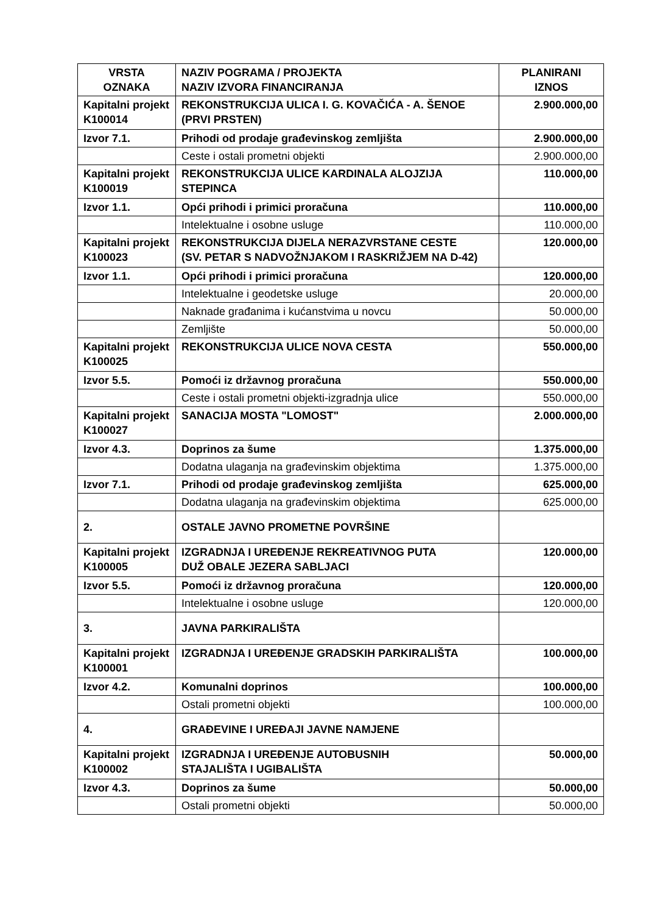| VRSTA OZNAKA | NAZIV POGRAMA / PROJEKTA NAZIV IZVORA FINANCIRANJA | PLANIRANI IZNOS |
| --- | --- | --- |
| Kapitalni projekt K100014 | REKONSTRUKCIJA ULICA I. G. KOVAČIĆA - A. ŠENOE (PRVI PRSTEN) | 2.900.000,00 |
| Izvor 7.1. | Prihodi od prodaje građevinskog zemljišta | 2.900.000,00 |
| | Ceste i ostali prometni objekti | 2.900.000,00 |
| Kapitalni projekt K100019 | REKONSTRUKCIJA ULICE KARDINALA ALOJZIJA STEPINCA | 110.000,00 |
| Izvor 1.1. | Opći prihodi i primici proračuna | 110.000,00 |
| | Intelektualne i osobne usluge | 110.000,00 |
| Kapitalni projekt K100023 | REKONSTRUKCIJA DIJELA NERAZVRSTANE CESTE (SV. PETAR S NADVOŽNJAKOM I RASKRIŽJEM NA D-42) | 120.000,00 |
| Izvor 1.1. | Opći prihodi i primici proračuna | 120.000,00 |
| | Intelektualne i geodetske usluge | 20.000,00 |
| | Naknade građanima i kućanstvima u novcu | 50.000,00 |
| | Zemljište | 50.000,00 |
| Kapitalni projekt K100025 | REKONSTRUKCIJA ULICE NOVA CESTA | 550.000,00 |
| Izvor 5.5. | Pomoći iz državnog proračuna | 550.000,00 |
| | Ceste i ostali prometni objekti-izgradnja ulice | 550.000,00 |
| Kapitalni projekt K100027 | SANACIJA MOSTA "LOMOST" | 2.000.000,00 |
| Izvor 4.3. | Doprinos za šume | 1.375.000,00 |
| | Dodatna ulaganja na građevinskim objektima | 1.375.000,00 |
| Izvor 7.1. | Prihodi od prodaje građevinskog zemljišta | 625.000,00 |
| | Dodatna ulaganja na građevinskim objektima | 625.000,00 |
| 2. | OSTALE JAVNO PROMETNE POVRŠINE | |
| Kapitalni projekt K100005 | IZGRADNJA I UREĐENJE REKREATIVNOG PUTA DUŽ OBALE JEZERA SABLJACI | 120.000,00 |
| Izvor 5.5. | Pomoći iz državnog proračuna | 120.000,00 |
| | Intelektualne i osobne usluge | 120.000,00 |
| 3. | JAVNA PARKIRALIŠTA | |
| Kapitalni projekt K100001 | IZGRADNJA I UREĐENJE GRADSKIH PARKIRALIŠTA | 100.000,00 |
| Izvor 4.2. | Komunalni doprinos | 100.000,00 |
| | Ostali prometni objekti | 100.000,00 |
| 4. | GRAĐEVINE I UREĐAJI JAVNE NAMJENE | |
| Kapitalni projekt K100002 | IZGRADNJA I UREĐENJE AUTOBUSNIH STAJALIŠTA I UGIBALIŠTA | 50.000,00 |
| Izvor 4.3. | Doprinos za šume | 50.000,00 |
| | Ostali prometni objekti | 50.000,00 |